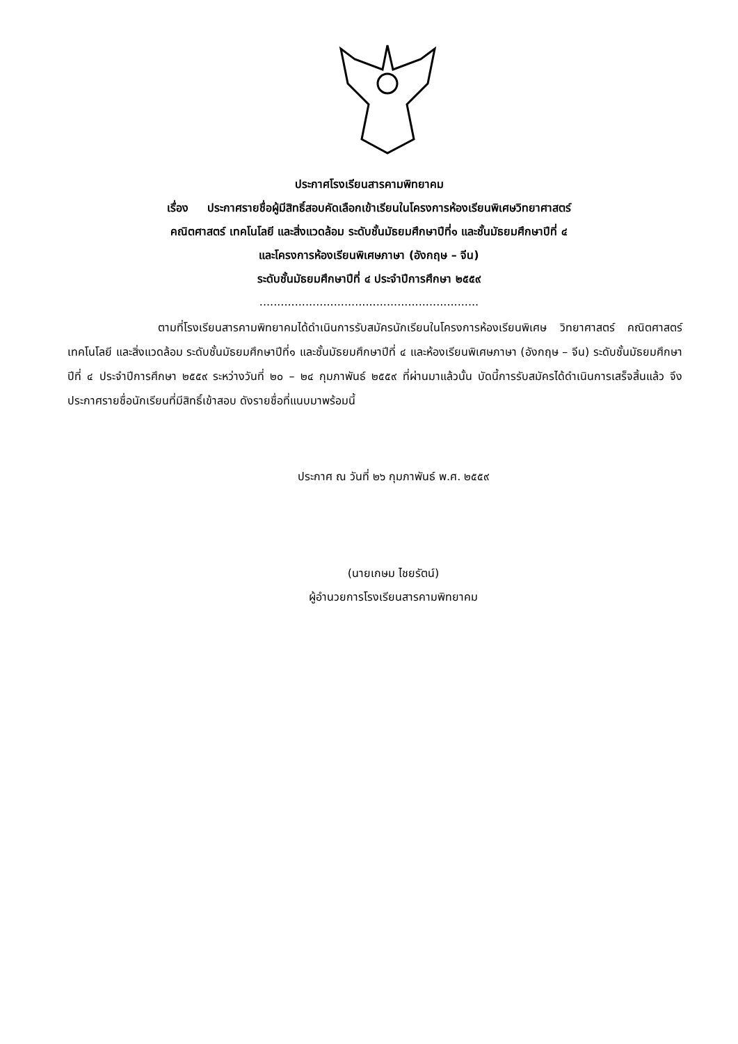ประกาศโรงเรียนสารคามพิทยาคม
เรื่อง ประกาศรายชื่อผู้มีสิทธิ์สอบคัดเลือกเข้าเรียนในโครงการห้องเรียนพิเศษวิทยาศาสตร์
คณิตศาสตร์ เทคโนโลยี และสิ่งแวดล้อม ระดับชั้นมัธยมศึกษาปีที่๑ และชั้นมัธยมศึกษาปีที่ ๔
และโครงการห้องเรียนพิเศษภาษา (อังกฤษ – จีน)
ระดับชั้นมัธยมศึกษาปีที่ ๔ ประจำปีการศึกษา ๒๕๕๙
..............................................................
ตามที่โรงเรียนสารคามพิทยาคมได้ดำเนินการรับสมัครนักเรียนในโครงการห้องเรียนพิเศษ วิทยาศาสตร์ คณิตศาสตร์ เทคโนโลยี และสิ่งแวดล้อม ระดับชั้นมัธยมศึกษาปีที่๑ และชั้นมัธยมศึกษาปีที่ ๔ และห้องเรียนพิเศษภาษา (อังกฤษ – จีน) ระดับชั้นมัธยมศึกษาปีที่ ๔ ประจำปีการศึกษา ๒๕๕๙ ระหว่างวันที่ ๒๐ – ๒๔ กุมภาพันธ์ ๒๕๕๙ ที่ผ่านมาแล้วนั้น บัดนี้การรับสมัครได้ดำเนินการเสร็จสิ้นแล้ว จึงประกาศรายชื่อนักเรียนที่มีสิทธิ์เข้าสอบ ดังรายชื่อที่แนบมาพร้อมนี้
ประกาศ ณ วันที่ ๒๖ กุมภาพันธ์ พ.ศ. ๒๕๕๙
(นายเกษม ไชยรัตน์)
ผู้อำนวยการโรงเรียนสารคามพิทยาคม